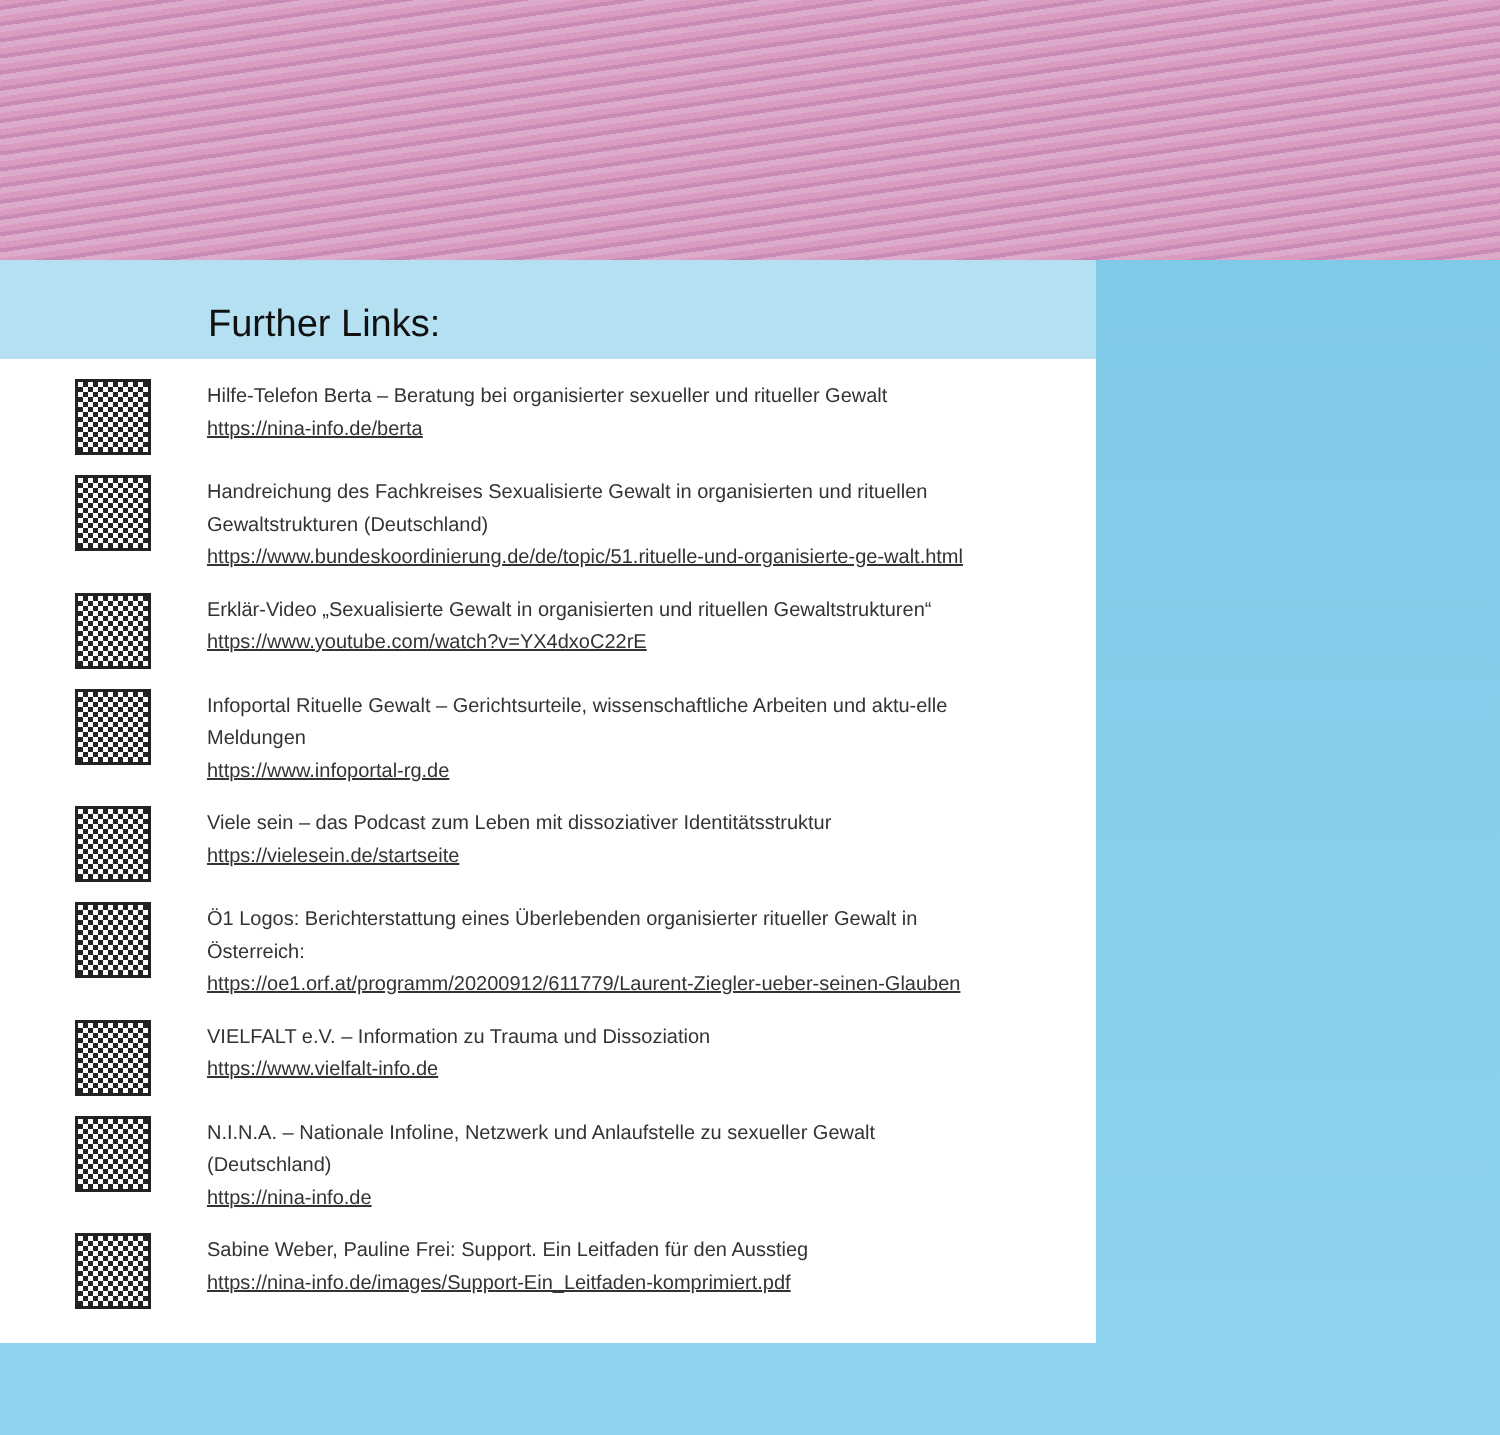Further Links:
Hilfe-Telefon Berta – Beratung bei organisierter sexueller und ritueller Gewalt
https://nina-info.de/berta
Handreichung des Fachkreises Sexualisierte Gewalt in organisierten und rituellen Gewaltstrukturen (Deutschland)
https://www.bundeskoordinierung.de/de/topic/51.rituelle-und-organisierte-ge-walt.html
Erklär-Video „Sexualisierte Gewalt in organisierten und rituellen Gewaltstrukturen“
https://www.youtube.com/watch?v=YX4dxoC22rE
Infoportal Rituelle Gewalt – Gerichtsurteile, wissenschaftliche Arbeiten und aktu-elle Meldungen
https://www.infoportal-rg.de
Viele sein – das Podcast zum Leben mit dissoziativer Identitätsstruktur
https://vielesein.de/startseite
Ö1 Logos: Berichterstattung eines Überlebenden organisierter ritueller Gewalt in Österreich:
https://oe1.orf.at/programm/20200912/611779/Laurent-Ziegler-ueber-seinen-Glauben
VIELFALT e.V. – Information zu Trauma und Dissoziation
https://www.vielfalt-info.de
N.I.N.A. – Nationale Infoline, Netzwerk und Anlaufstelle zu sexueller Gewalt (Deutschland)
https://nina-info.de
Sabine Weber, Pauline Frei: Support. Ein Leitfaden für den Ausstieg
https://nina-info.de/images/Support-Ein_Leitfaden-komprimiert.pdf